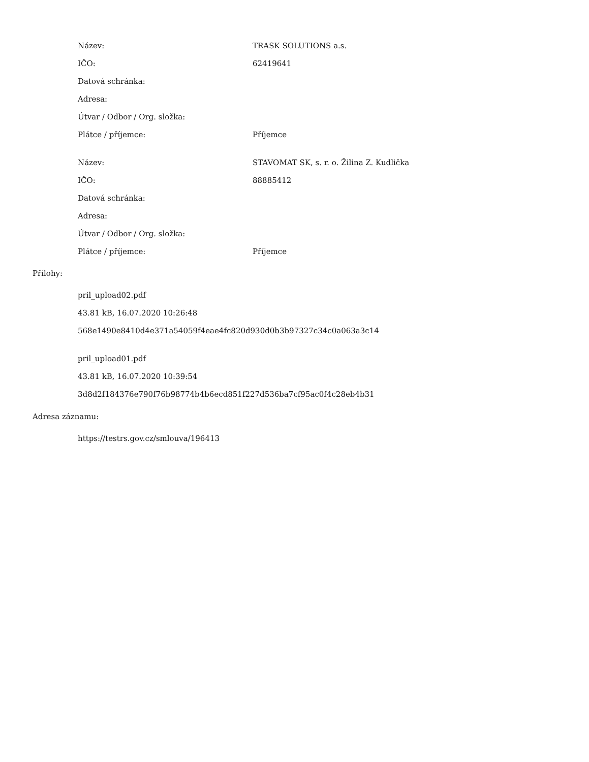| Název: | TRASK SOLUTIONS a.s. |
| IČO: | 62419641 |
| Datová schránka: | |
| Adresa: | |
| Útvar / Odbor / Org. složka: | |
| Plátce / příjemce: | Příjemce |
| Název: | STAVOMAT SK, s. r. o. Žilina Z. Kudlička |
| IČO: | 88885412 |
| Datová schránka: | |
| Adresa: | |
| Útvar / Odbor / Org. složka: | |
| Plátce / příjemce: | Příjemce |
Přílohy:
pril_upload02.pdf
43.81 kB, 16.07.2020 10:26:48
568e1490e8410d4e371a54059f4eae4fc820d930d0b3b97327c34c0a063a3c14
pril_upload01.pdf
43.81 kB, 16.07.2020 10:39:54
3d8d2f184376e790f76b98774b4b6ecd851f227d536ba7cf95ac0f4c28eb4b31
Adresa záznamu:
https://testrs.gov.cz/smlouva/196413